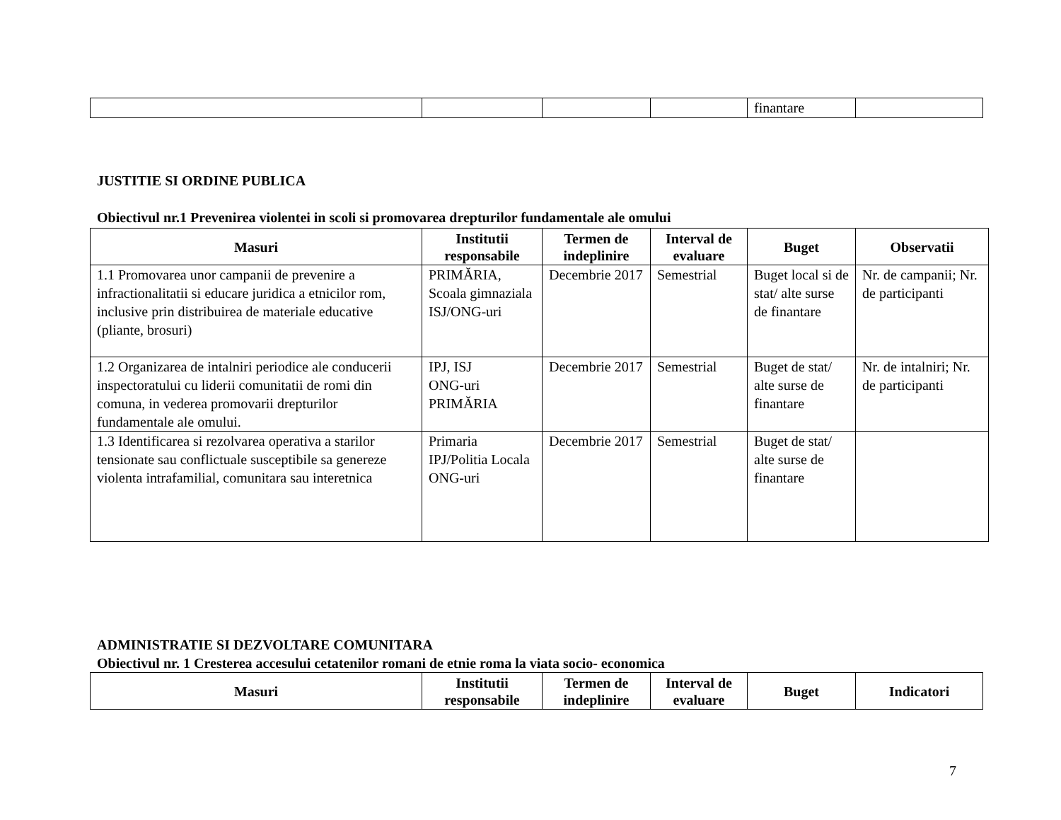| | | | | finantare | |
JUSTITIE SI ORDINE PUBLICA
Obiectivul nr.1 Prevenirea violentei in scoli si promovarea drepturilor fundamentale ale omului
| Masuri | Institutii responsabile | Termen de indeplinire | Interval de evaluare | Buget | Observatii |
| --- | --- | --- | --- | --- | --- |
| 1.1 Promovarea unor campanii de prevenire a infractionalitatii si educare juridica a etnicilor rom, inclusive prin distribuirea de materiale educative (pliante, brosuri) | PRIMĂRIA, Scoala gimnaziala ISJ/ONG-uri | Decembrie 2017 | Semestrial | Buget local si de stat/ alte surse de finantare | Nr. de campanii; Nr. de participanti |
| 1.2 Organizarea de intalniri periodice ale conducerii inspectoratului cu liderii comunitatii de romi din comuna, in vederea promovarii drepturilor fundamentale ale omului. | IPJ, ISJ ONG-uri PRIMĂRIA | Decembrie 2017 | Semestrial | Buget de stat/ alte surse de finantare | Nr. de intalniri; Nr. de participanti |
| 1.3 Identificarea si rezolvarea operativa a starilor tensionate sau conflictuale susceptibile sa genereze violenta intrafamilial, comunitara sau interetnica | Primaria IPJ/Politia Locala ONG-uri | Decembrie 2017 | Semestrial | Buget de stat/ alte surse de finantare | |
ADMINISTRATIE SI DEZVOLTARE COMUNITARA
Obiectivul nr. 1 Cresterea accesului cetatenilor romani de etnie roma la viata socio- economica
| Masuri | Institutii responsabile | Termen de indeplinire | Interval de evaluare | Buget | Indicatori |
| --- | --- | --- | --- | --- | --- |
7